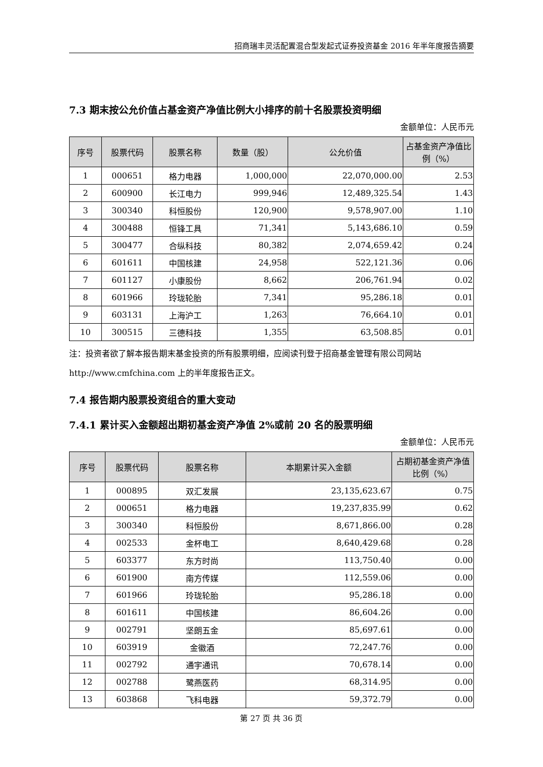招商瑞丰灵活配置混合型发起式证券投资基金 2016 年半年度报告摘要
7.3 期末按公允价值占基金资产净值比例大小排序的前十名股票投资明细
金额单位：人民币元
| 序号 | 股票代码 | 股票名称 | 数量（股） | 公允价值 | 占基金资产净值比例（%） |
| --- | --- | --- | --- | --- | --- |
| 1 | 000651 | 格力电器 | 1,000,000 | 22,070,000.00 | 2.53 |
| 2 | 600900 | 长江电力 | 999,946 | 12,489,325.54 | 1.43 |
| 3 | 300340 | 科恒股份 | 120,900 | 9,578,907.00 | 1.10 |
| 4 | 300488 | 恒锋工具 | 71,341 | 5,143,686.10 | 0.59 |
| 5 | 300477 | 合纵科技 | 80,382 | 2,074,659.42 | 0.24 |
| 6 | 601611 | 中国核建 | 24,958 | 522,121.36 | 0.06 |
| 7 | 601127 | 小康股份 | 8,662 | 206,761.94 | 0.02 |
| 8 | 601966 | 玲珑轮胎 | 7,341 | 95,286.18 | 0.01 |
| 9 | 603131 | 上海沪工 | 1,263 | 76,664.10 | 0.01 |
| 10 | 300515 | 三德科技 | 1,355 | 63,508.85 | 0.01 |
注：投资者欲了解本报告期末基金投资的所有股票明细，应阅读刊登于招商基金管理有限公司网站 http://www.cmfchina.com 上的半年度报告正文。
7.4 报告期内股票投资组合的重大变动
7.4.1 累计买入金额超出期初基金资产净值 2%或前 20 名的股票明细
金额单位：人民币元
| 序号 | 股票代码 | 股票名称 | 本期累计买入金额 | 占期初基金资产净值比例（%） |
| --- | --- | --- | --- | --- |
| 1 | 000895 | 双汇发展 | 23,135,623.67 | 0.75 |
| 2 | 000651 | 格力电器 | 19,237,835.99 | 0.62 |
| 3 | 300340 | 科恒股份 | 8,671,866.00 | 0.28 |
| 4 | 002533 | 金杯电工 | 8,640,429.68 | 0.28 |
| 5 | 603377 | 东方时尚 | 113,750.40 | 0.00 |
| 6 | 601900 | 南方传媒 | 112,559.06 | 0.00 |
| 7 | 601966 | 玲珑轮胎 | 95,286.18 | 0.00 |
| 8 | 601611 | 中国核建 | 86,604.26 | 0.00 |
| 9 | 002791 | 坚朗五金 | 85,697.61 | 0.00 |
| 10 | 603919 | 金徽酒 | 72,247.76 | 0.00 |
| 11 | 002792 | 通宇通讯 | 70,678.14 | 0.00 |
| 12 | 002788 | 鹭燕医药 | 68,314.95 | 0.00 |
| 13 | 603868 | 飞科电器 | 59,372.79 | 0.00 |
第 27 页 共 36 页